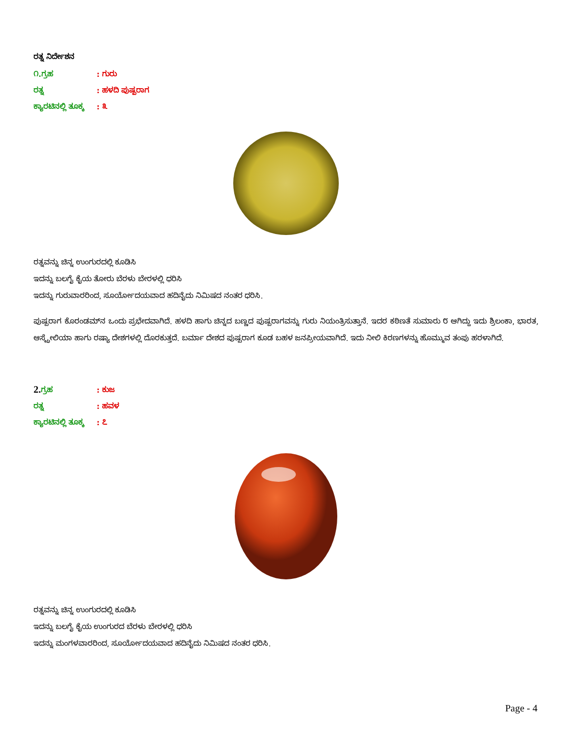ರತ್ನ ನಿರ್ದೇಶನ
೧.ಗ್ರಹ: ಗುರು
ರತ್ನ: ಹಳದಿ ಪುಷ್ಪರಾಗ
ಕ್ಯಾರಟಿನಲ್ಲಿ ತೂಕ್ಕ: ೩
ರತ್ನವನ್ನು ಚಿನ್ನ ಉಂಗುರದಲ್ಲಿ ಕೂಡಿಸಿ
ಇದನ್ನು ಬಲಗೈ ಕೈಯ ತೋರು ಬೆರಳು ಬೇರಳಲ್ಲಿ ಧರಿಸಿ
ಇದನ್ನು ಗುರುವಾರರಿಂದ, ಸೂರ್ಯೋದಯವಾದ ಹದಿನೈದು ನಿಮಿಷದ ನಂತರ ಧರಿಸಿ.
ಪುಷ್ಪರಾಗ ಕೊರಂಡಮ್‌ನ ಒಂದು ಪ್ರಭೇದವಾಗಿದೆ. ಹಳದಿ ಹಾಗು ಚಿನ್ನದ ಬಣ್ಣದ ಪುಷ್ಪರಾಗವನ್ನು ಗುರು ನಿಯಂತ್ರಿಸುತ್ತಾನೆ. ಇದರ ಕಠಿಣತೆ ಸುಮಾರು ೮ ಆಗಿದ್ದು ಇದು ಶ್ರಿಲಂಕಾ, ಭಾರತ, ಆಸ್ಟ್ರೇಲಿಯಾ ಹಾಗು ರಷ್ಯಾ ದೇಶಗಳಲ್ಲಿ ದೊರಕುತ್ತದೆ. ಬರ್ಮಾ ದೇಶದ ಪುಷ್ಪರಾಗ ಕೂಡ ಬಹಳ ಜನಪ್ರೀಯವಾಗಿದೆ. ಇದು ನೀಲಿ ಕಿರಣಗಳನ್ನು ಹೊಮ್ಮುವ ತಂಪು ಹರಳಾಗಿದೆ.
2. ಗ್ರಹ: ಕುಜ
ರತ್ನ: ಹವಳ
ಕ್ಯಾರಟಿನಲ್ಲಿ ತೂಕ್ಕ: ೭
ರತ್ನವನ್ನು ಚಿನ್ನ ಉಂಗುರದಲ್ಲಿ ಕೂಡಿಸಿ
ಇದನ್ನು ಬಲಗೈ ಕೈಯ ಉಂಗುರದ ಬೆರಳು ಬೇರಳಲ್ಲಿ ಧರಿಸಿ
ಇದನ್ನು ಮಂಗಳವಾರರಿಂದ, ಸೂರ್ಯೋದಯವಾದ ಹದಿನೈದು ನಿಮಿಷದ ನಂತರ ಧರಿಸಿ.
Page - 4